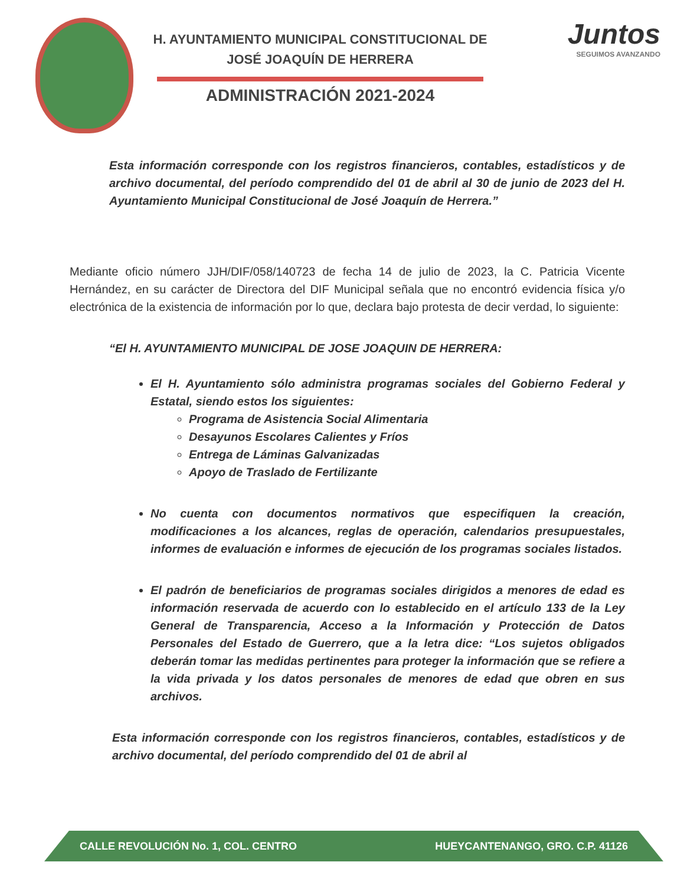H. AYUNTAMIENTO MUNICIPAL CONSTITUCIONAL DE
JOSÉ JOAQUÍN DE HERRERA
ADMINISTRACIÓN 2021-2024
Juntos
SEGUIMOS AVANZANDO
Esta información corresponde con los registros financieros, contables, estadísticos y de archivo documental, del período comprendido del 01 de abril al 30 de junio de 2023 del H. Ayuntamiento Municipal Constitucional de José Joaquín de Herrera.”
Mediante oficio número JJH/DIF/058/140723 de fecha 14 de julio de 2023, la C. Patricia Vicente Hernández, en su carácter de Directora del DIF Municipal señala que no encontró evidencia física y/o electrónica de la existencia de información por lo que, declara bajo protesta de decir verdad, lo siguiente:
“El H. AYUNTAMIENTO MUNICIPAL DE JOSE JOAQUIN DE HERRERA:
El H. Ayuntamiento sólo administra programas sociales del Gobierno Federal y Estatal, siendo estos los siguientes:
Programa de Asistencia Social Alimentaria
Desayunos Escolares Calientes y Fríos
Entrega de Láminas Galvanizadas
Apoyo de Traslado de Fertilizante
No cuenta con documentos normativos que especifiquen la creación, modificaciones a los alcances, reglas de operación, calendarios presupuestales, informes de evaluación e informes de ejecución de los programas sociales listados.
El padrón de beneficiarios de programas sociales dirigidos a menores de edad es información reservada de acuerdo con lo establecido en el artículo 133 de la Ley General de Transparencia, Acceso a la Información y Protección de Datos Personales del Estado de Guerrero, que a la letra dice: “Los sujetos obligados deberán tomar las medidas pertinentes para proteger la información que se refiere a la vida privada y los datos personales de menores de edad que obren en sus archivos.
Esta información corresponde con los registros financieros, contables, estadísticos y de archivo documental, del período comprendido del 01 de abril al
CALLE REVOLUCIÓN No. 1, COL. CENTRO HUEYCANTENANGO, GRO. C.P. 41126